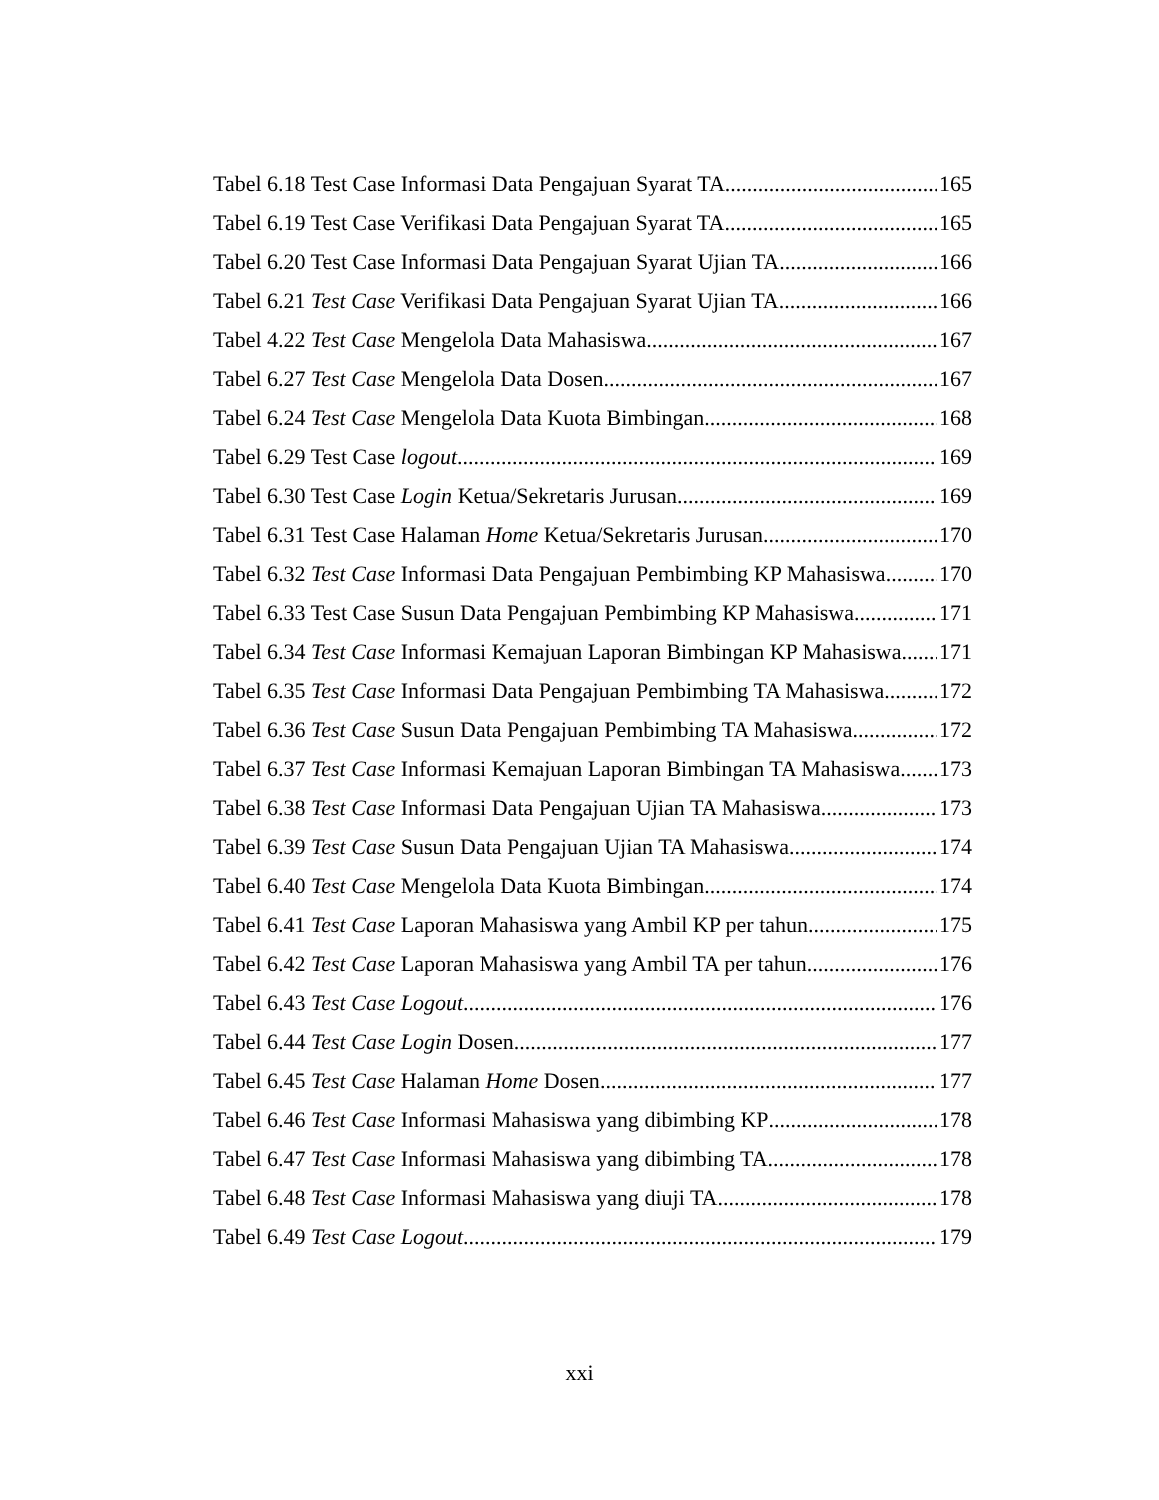Tabel 6.18 Test Case Informasi Data Pengajuan Syarat TA 165
Tabel 6.19 Test Case Verifikasi Data Pengajuan Syarat TA 165
Tabel 6.20 Test Case Informasi Data Pengajuan Syarat Ujian TA 166
Tabel 6.21 Test Case Verifikasi Data Pengajuan Syarat Ujian TA 166
Tabel 4.22 Test Case Mengelola Data Mahasiswa 167
Tabel 6.27 Test Case Mengelola Data Dosen 167
Tabel 6.24 Test Case Mengelola Data Kuota Bimbingan 168
Tabel 6.29 Test Case logout 169
Tabel 6.30 Test Case Login Ketua/Sekretaris Jurusan 169
Tabel 6.31 Test Case Halaman Home Ketua/Sekretaris Jurusan 170
Tabel 6.32 Test Case Informasi Data Pengajuan Pembimbing KP Mahasiswa 170
Tabel 6.33 Test Case Susun Data Pengajuan Pembimbing KP Mahasiswa 171
Tabel 6.34 Test Case Informasi Kemajuan Laporan Bimbingan KP Mahasiswa 171
Tabel 6.35 Test Case Informasi Data Pengajuan Pembimbing TA Mahasiswa 172
Tabel 6.36 Test Case Susun Data Pengajuan Pembimbing TA Mahasiswa 172
Tabel 6.37 Test Case Informasi Kemajuan Laporan Bimbingan TA Mahasiswa 173
Tabel 6.38 Test Case Informasi Data Pengajuan Ujian TA Mahasiswa 173
Tabel 6.39 Test Case Susun Data Pengajuan Ujian TA Mahasiswa 174
Tabel 6.40 Test Case Mengelola Data Kuota Bimbingan 174
Tabel 6.41 Test Case Laporan Mahasiswa yang Ambil KP per tahun 175
Tabel 6.42 Test Case Laporan Mahasiswa yang Ambil TA per tahun 176
Tabel 6.43 Test Case Logout 176
Tabel 6.44 Test Case Login Dosen 177
Tabel 6.45 Test Case Halaman Home Dosen 177
Tabel 6.46 Test Case Informasi Mahasiswa yang dibimbing KP 178
Tabel 6.47 Test Case Informasi Mahasiswa yang dibimbing TA 178
Tabel 6.48 Test Case Informasi Mahasiswa yang diuji TA 178
Tabel 6.49 Test Case Logout 179
xxi